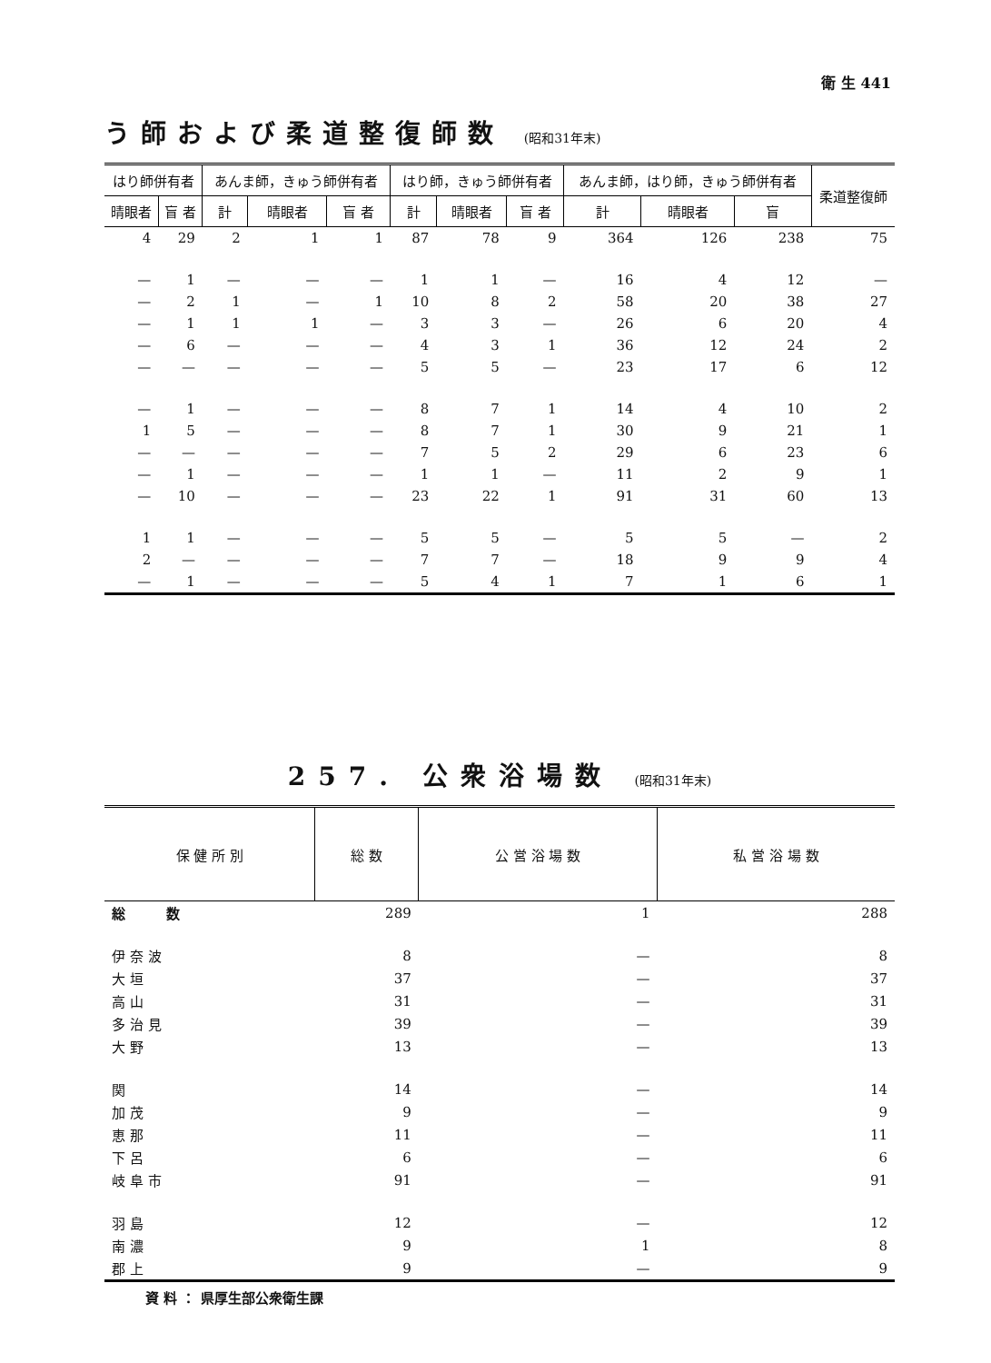衛 生 441
う師および柔道整復師数 (昭和31年末)
| はり師併有者 | | あんま師，きゅう師併有者 | | | はり師，きゅう師併有者 | | | あんま師，はり師，きゅう師併有者 | | | 柔道整復師 |
| --- | --- | --- | --- | --- | --- | --- | --- | --- | --- | --- | --- |
| 晴眼者 | 盲 者 | 計 | 晴眼者 | 盲 者 | 計 | 晴眼者 | 盲 者 | 計 | 晴眼者 | 盲 | |
| 4 | 29 | 2 | 1 | 1 | 87 | 78 | 9 | 364 | 126 | 238 | 75 |
| — | 1 | — | — | — | 1 | 1 | — | 16 | 4 | 12 | — |
| — | 2 | 1 | — | 1 | 10 | 8 | 2 | 58 | 20 | 38 | 27 |
| — | 1 | 1 | 1 | — | 3 | 3 | — | 26 | 6 | 20 | 4 |
| — | 6 | — | — | — | 4 | 3 | 1 | 36 | 12 | 24 | 2 |
| — | — | — | — | — | 5 | 5 | — | 23 | 17 | 6 | 12 |
| — | 1 | — | — | — | 8 | 7 | 1 | 14 | 4 | 10 | 2 |
| 1 | 5 | — | — | — | 8 | 7 | 1 | 30 | 9 | 21 | 1 |
| — | — | — | — | — | 7 | 5 | 2 | 29 | 6 | 23 | 6 |
| — | 1 | — | — | — | 1 | 1 | — | 11 | 2 | 9 | 1 |
| — | 10 | — | — | — | 23 | 22 | 1 | 91 | 31 | 60 | 13 |
| 1 | 1 | — | — | — | 5 | 5 | — | 5 | 5 | — | 2 |
| 2 | — | — | — | — | 7 | 7 | — | 18 | 9 | 9 | 4 |
| — | 1 | — | — | — | 5 | 4 | 1 | 7 | 1 | 6 | 1 |
257. 公衆浴場数 (昭和31年末)
| 保 健 所 別 | 総 数 | 公 営 浴 場 数 | 私 営 浴 場 数 |
| --- | --- | --- | --- |
| 総 数 | 289 | 1 | 288 |
| 伊 奈 波 | 8 | — | 8 |
| 大 垣 | 37 | — | 37 |
| 高 山 | 31 | — | 31 |
| 多 治 見 | 39 | — | 39 |
| 大 野 | 13 | — | 13 |
| 関 | 14 | — | 14 |
| 加 茂 | 9 | — | 9 |
| 恵 那 | 11 | — | 11 |
| 下 呂 | 6 | — | 6 |
| 岐 阜 市 | 91 | — | 91 |
| 羽 島 | 12 | — | 12 |
| 南 濃 | 9 | 1 | 8 |
| 郡 上 | 9 | — | 9 |
資 料 ： 県厚生部公衆衛生課